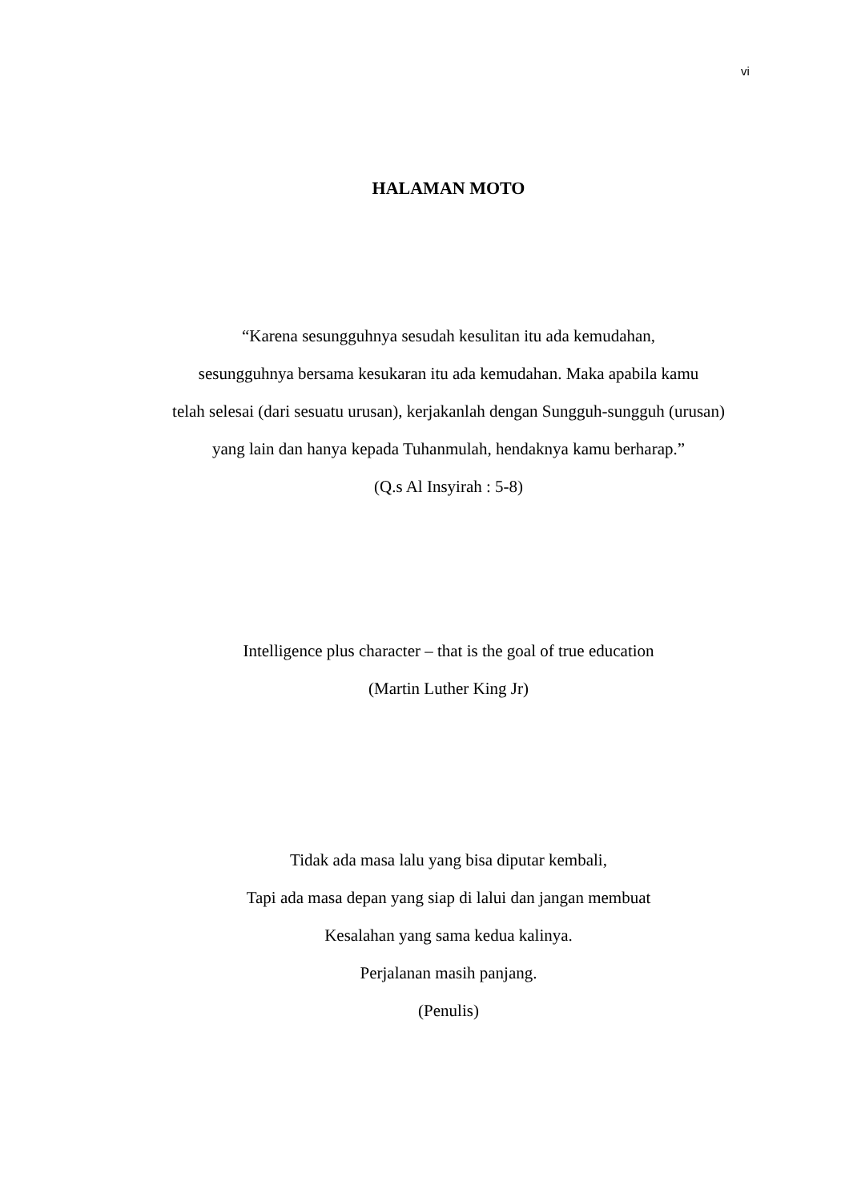vi
HALAMAN MOTO
“Karena sesungguhnya sesudah kesulitan itu ada kemudahan,
sesungguhnya bersama kesukaran itu ada kemudahan. Maka apabila kamu
telah selesai (dari sesuatu urusan), kerjakanlah dengan Sungguh-sungguh (urusan)
yang lain dan hanya kepada Tuhanmulah, hendaknya kamu berharap.”
(Q.s Al Insyirah : 5-8)
Intelligence plus character – that is the goal of true education
(Martin Luther King Jr)
Tidak ada masa lalu yang bisa diputar kembali,
Tapi ada masa depan yang siap di lalui dan jangan membuat
Kesalahan yang sama kedua kalinya.
Perjalanan masih panjang.
(Penulis)